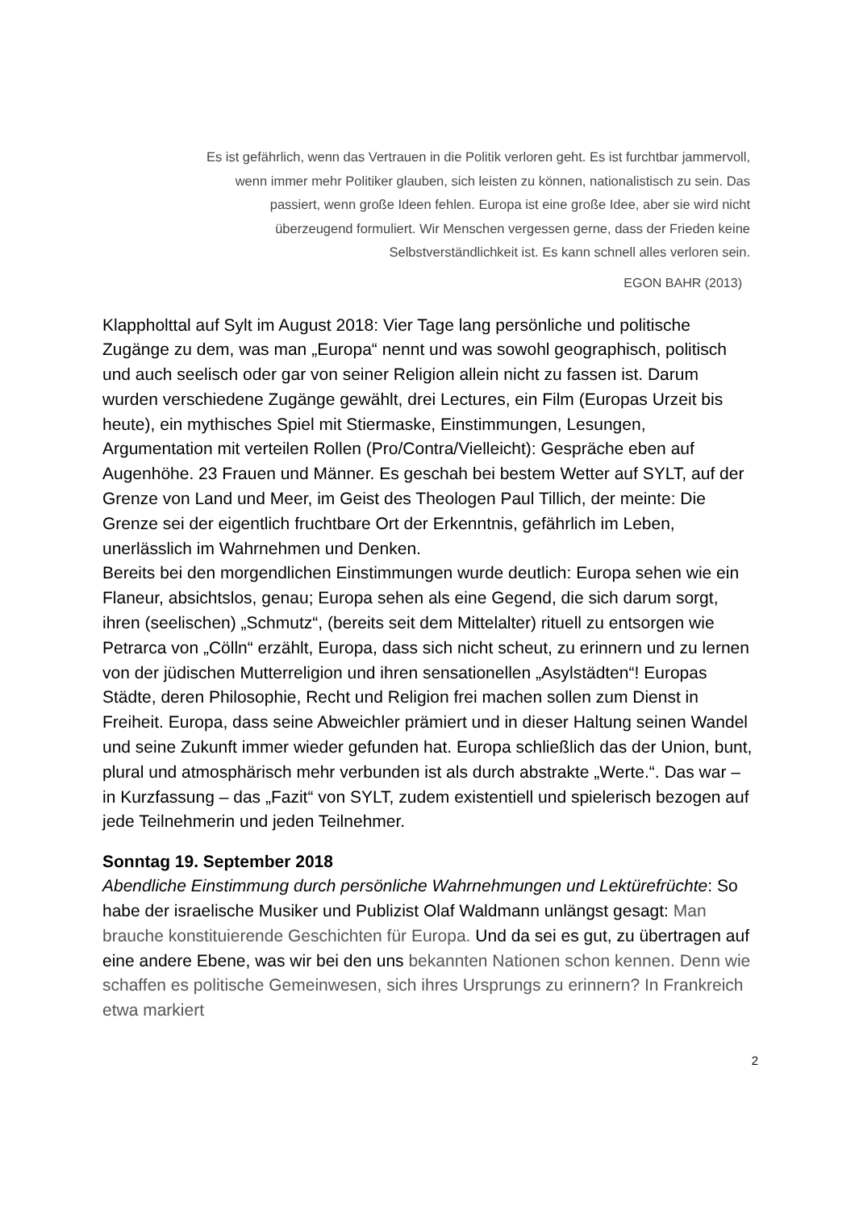Es ist gefährlich, wenn das Vertrauen in die Politik verloren geht. Es ist furchtbar jammervoll,
wenn immer mehr Politiker glauben, sich leisten zu können, nationalistisch zu sein. Das
passiert, wenn große Ideen fehlen. Europa ist eine große Idee, aber sie wird nicht
überzeugend formuliert. Wir Menschen vergessen gerne, dass der Frieden keine
Selbstverständlichkeit ist. Es kann schnell alles verloren sein.
EGON BAHR (2013)
Klappholttal auf Sylt im August 2018: Vier Tage lang persönliche und politische Zugänge zu dem, was man „Europa“ nennt und was sowohl geographisch, politisch und auch seelisch oder gar von seiner Religion allein nicht zu fassen ist. Darum wurden verschiedene Zugänge gewählt, drei Lectures, ein Film (Europas Urzeit bis heute), ein mythisches Spiel mit Stiermaske, Einstimmungen, Lesungen, Argumentation mit verteilen Rollen (Pro/Contra/Vielleicht): Gespräche eben auf Augenhöhe. 23 Frauen und Männer. Es geschah bei bestem Wetter auf SYLT, auf der Grenze von Land und Meer, im Geist des Theologen Paul Tillich, der meinte: Die Grenze sei der eigentlich fruchtbare Ort der Erkenntnis, gefährlich im Leben, unerlässlich im Wahrnehmen und Denken.
Bereits bei den morgendlichen Einstimmungen wurde deutlich: Europa sehen wie ein Flaneur, absichtslos, genau; Europa sehen als eine Gegend, die sich darum sorgt, ihren (seelischen) „Schmutz“, (bereits seit dem Mittelalter) rituell zu entsorgen wie Petrarca von „Cölln“ erzählt, Europa, dass sich nicht scheut, zu erinnern und zu lernen von der jüdischen Mutterreligion und ihren sensationellen „Asylstädten“! Europas Städte, deren Philosophie, Recht und Religion frei machen sollen zum Dienst in Freiheit. Europa, dass seine Abweichler prämiert und in dieser Haltung seinen Wandel und seine Zukunft immer wieder gefunden hat. Europa schließlich das der Union, bunt, plural und atmosphärisch mehr verbunden ist als durch abstrakte „Werte.“. Das war – in Kurzfassung – das „Fazit“ von SYLT, zudem existentiell und spielerisch bezogen auf jede Teilnehmerin und jeden Teilnehmer.
Sonntag 19. September 2018
Abendliche Einstimmung durch persönliche Wahrnehmungen und Lektürefrüchte: So habe der israelische Musiker und Publizist Olaf Waldmann unlängst gesagt: Man brauche konstituierende Geschichten für Europa. Und da sei es gut, zu übertragen auf eine andere Ebene, was wir bei den uns bekannten Nationen schon kennen. Denn wie schaffen es politische Gemeinwesen, sich ihres Ursprungs zu erinnern? In Frankreich etwa markiert
2